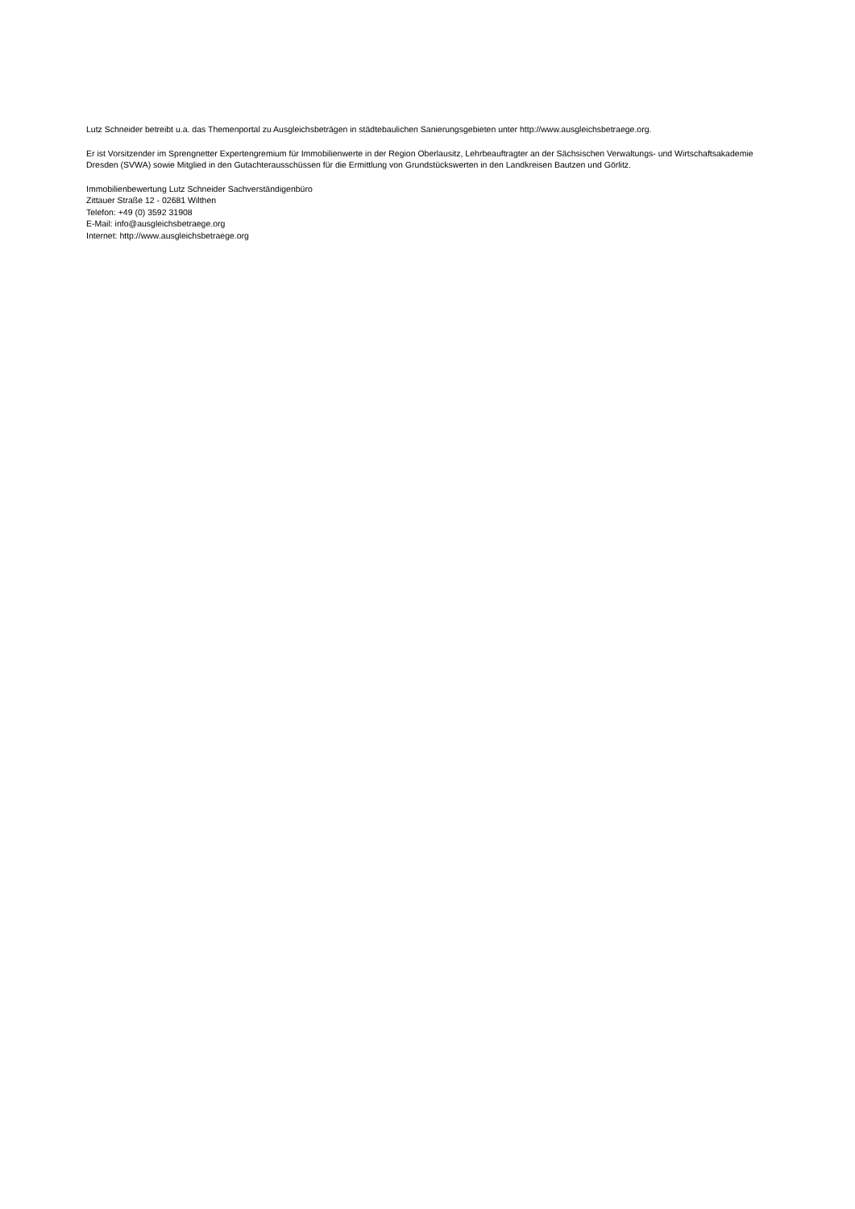Lutz Schneider betreibt u.a. das Themenportal zu Ausgleichsbeträgen in städtebaulichen Sanierungsgebieten unter http://www.ausgleichsbetraege.org.
Er ist Vorsitzender im Sprengnetter Expertengremium für Immobilienwerte in der Region Oberlausitz, Lehrbeauftragter an der Sächsischen Verwaltungs- und Wirtschaftsakademie Dresden (SVWA) sowie Mitglied in den Gutachterausschüssen für die Ermittlung von Grundstückswerten in den Landkreisen Bautzen und Görlitz.
Immobilienbewertung Lutz Schneider Sachverständigenbüro
Zittauer Straße 12 - 02681 Wilthen
Telefon: +49 (0) 3592 31908
E-Mail: info@ausgleichsbetraege.org
Internet: http://www.ausgleichsbetraege.org